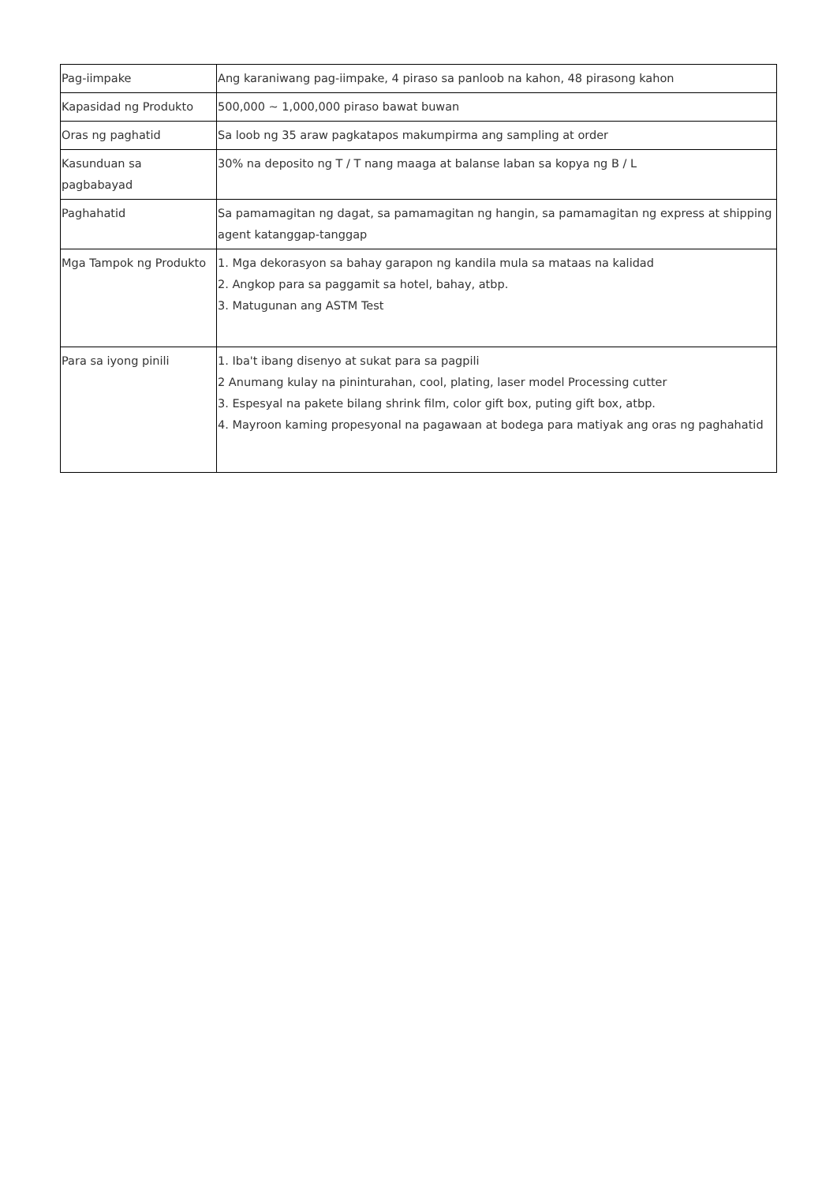| Pag-iimpake | Ang karaniwang pag-iimpake, 4 piraso sa panloob na kahon, 48 pirasong kahon |
| Kapasidad ng Produkto | 500,000 ~ 1,000,000 piraso bawat buwan |
| Oras ng paghatid | Sa loob ng 35 araw pagkatapos makumpirma ang sampling at order |
| Kasunduan sa pagbabayad | 30% na deposito ng T / T nang maaga at balanse laban sa kopya ng B / L |
| Paghahatid | Sa pamamagitan ng dagat, sa pamamagitan ng hangin, sa pamamagitan ng express at shipping agent katanggap-tanggap |
| Mga Tampok ng Produkto | 1. Mga dekorasyon sa bahay garapon ng kandila mula sa mataas na kalidad 2. Angkop para sa paggamit sa hotel, bahay, atbp. 3. Matugunan ang ASTM Test |
| Para sa iyong pinili | 1. Iba't ibang disenyo at sukat para sa pagpili 2 Anumang kulay na pininturahan, cool, plating, laser model Processing cutter 3. Espesyal na pakete bilang shrink film, color gift box, puting gift box, atbp. 4. Mayroon kaming propesyonal na pagawaan at bodega para matiyak ang oras ng paghahatid |